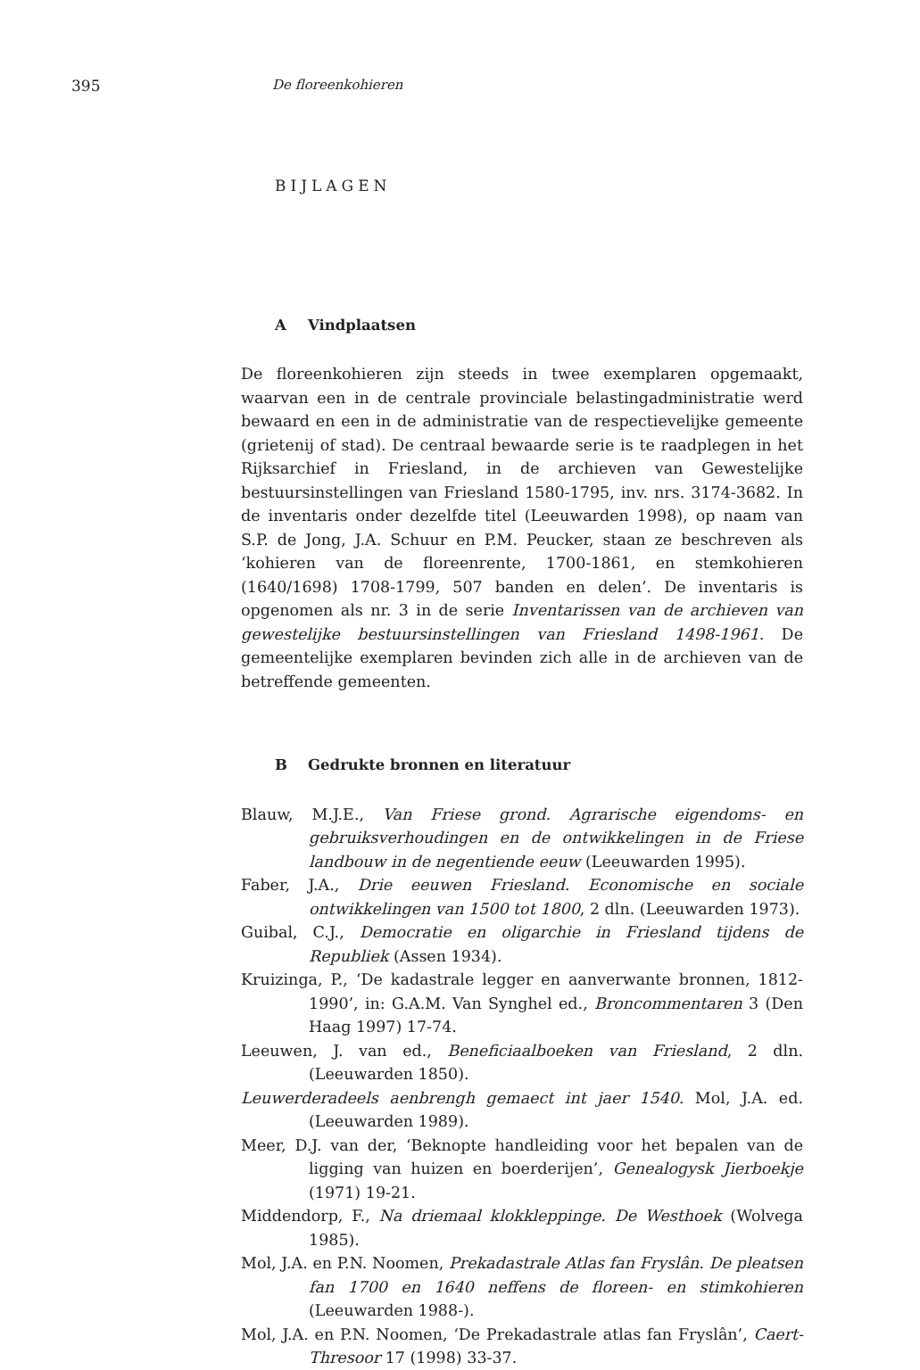395 De floreenkohieren
BIJLAGEN
A Vindplaatsen
De floreenkohieren zijn steeds in twee exemplaren opgemaakt, waarvan een in de centrale provinciale belastingadministratie werd bewaard en een in de administratie van de respectievelijke gemeente (grietenij of stad). De centraal bewaarde serie is te raadplegen in het Rijksarchief in Friesland, in de archieven van Gewestelijke bestuursinstellingen van Friesland 1580-1795, inv. nrs. 3174-3682. In de inventaris onder dezelfde titel (Leeuwarden 1998), op naam van S.P. de Jong, J.A. Schuur en P.M. Peucker, staan ze beschreven als ‘kohieren van de floreenrente, 1700-1861, en stemkohieren (1640/1698) 1708-1799, 507 banden en delen’. De inventaris is opgenomen als nr. 3 in de serie Inventarissen van de archieven van gewestelijke bestuursinstellingen van Friesland 1498-1961. De gemeentelijke exemplaren bevinden zich alle in de archieven van de betreffende gemeenten.
B Gedrukte bronnen en literatuur
Blauw, M.J.E., Van Friese grond. Agrarische eigendoms- en gebruiksverhoudingen en de ontwikkelingen in de Friese landbouw in de negentiende eeuw (Leeuwarden 1995).
Faber, J.A., Drie eeuwen Friesland. Economische en sociale ontwikkelingen van 1500 tot 1800, 2 dln. (Leeuwarden 1973).
Guibal, C.J., Democratie en oligarchie in Friesland tijdens de Republiek (Assen 1934).
Kruizinga, P., ‘De kadastrale legger en aanverwante bronnen, 1812-1990’, in: G.A.M. Van Synghel ed., Broncommentaren 3 (Den Haag 1997) 17-74.
Leeuwen, J. van ed., Beneficiaalboeken van Friesland, 2 dln. (Leeuwarden 1850).
Leuwerderadeels aenbrengh gemaect int jaer 1540. Mol, J.A. ed. (Leeuwarden 1989).
Meer, D.J. van der, ‘Beknopte handleiding voor het bepalen van de ligging van huizen en boerderijen’, Genealogysk Jierboekje (1971) 19-21.
Middendorp, F., Na driemaal klokkleppinge. De Westhoek (Wolvega 1985).
Mol, J.A. en P.N. Noomen, Prekadastrale Atlas fan Fryslân. De pleatsen fan 1700 en 1640 neffens de floreen- en stimkohieren (Leeuwarden 1988-).
Mol, J.A. en P.N. Noomen, ‘De Prekadastrale atlas fan Fryslân’, Caert-Thresoor 17 (1998) 33-37.